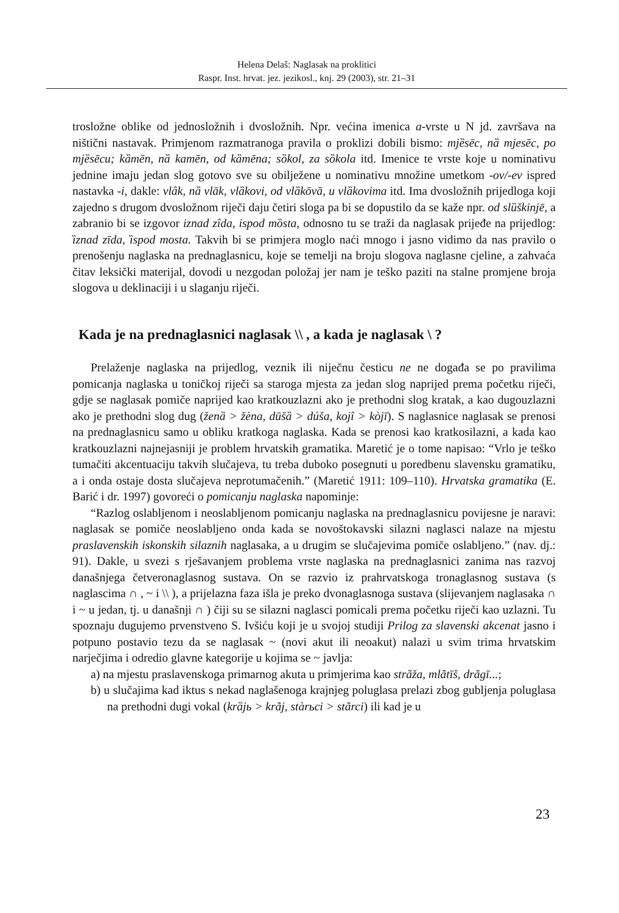Helena Delaš: Naglasak na proklitici
Raspr. Inst. hrvat. jez. jezikosl., knj. 29 (2003), str. 21–31
trosložne oblike od jednosložnih i dvosložnih. Npr. većina imenica a-vrste u N jd. završava na ništični nastavak. Primjenom razmatranoga pravila o proklizi dobili bismo: mjȅsēc, nȁ mjesēc, po mjȅsēcu; kȁmēn, nȁ kamēn, od kȁmēna; sȍkol, za sȍkola itd. Imenice te vrste koje u nominativu jednine imaju jedan slog gotovo sve su obilježene u nominativu množine umetkom -ov/-ev ispred nastavka -i, dakle: vlâk, nȁ vlāk, vlȁkovi, od vlȁkōvā, u vlȁkovima itd. Ima dvosložnih prijedloga koji zajedno s drugom dvosložnom riječi daju četiri sloga pa bi se dopustilo da se kaže npr. od slȕškinjē, a zabranio bi se izgovor iznad zîda, ispod mȍsta, odnosno tu se traži da naglasak prijeđe na prijedlog: ȉznad zīda, ȉspod mosta. Takvih bi se primjera moglo naći mnogo i jasno vidimo da nas pravilo o prenošenju naglaska na prednaglasnicu, koje se temelji na broju slogova naglasne cjeline, a zahvaća čitav leksički materijal, dovodi u nezgodan položaj jer nam je teško paziti na stalne promjene broja slogova u deklinaciji i u slaganju riječi.
Kada je na prednaglasnici naglasak \\ , a kada je naglasak \ ?
Prelaženje naglaska na prijedlog, veznik ili niječnu česticu ne ne događa se po pravilima pomicanja naglaska u toničkoj riječi sa staroga mjesta za jedan slog naprijed prema početku riječi, gdje se naglasak pomiče naprijed kao kratkouzlazni ako je prethodni slog kratak, a kao dugouzlazni ako je prethodni slog dug (ženȁ > žèna, dūšȁ > dúša, kojî > kòjī). S naglasnice naglasak se prenosi na prednaglasnicu samo u obliku kratkoga naglaska. Kada se prenosi kao kratkosilazni, a kada kao kratkouzlazni najnejasniji je problem hrvatskih gramatika. Maretić je o tome napisao: “Vrlo je teško tumačiti akcentuaciju takvih slučajeva, tu treba duboko posegnuti u poredbenu slavensku gramatiku, a i onda ostaje dosta slučajeva neprotumačenih.” (Maretić 1911: 109–110). Hrvatska gramatika (E. Barić i dr. 1997) govoreći o pomicanju naglaska napominje:
“Razlog oslabljenom i neoslabljenom pomicanju naglaska na prednaglasnicu povijesne je naravi: naglasak se pomiče neoslabljeno onda kada se novoštokavski silazni naglasci nalaze na mjestu praslavenskih iskonskih silaznih naglasaka, a u drugim se slučajevima pomiče oslabljeno.” (nav. dj.: 91). Dakle, u svezi s rješavanjem problema vrste naglaska na prednaglasnici zanima nas razvoj današnjega četveronaglasnog sustava. On se razvio iz prahrvatskoga tronaglasnog sustava (s naglascima ∩ , ~ i \\ ), a prijelazna faza išla je preko dvonaglasnoga sustava (slijevanjem naglasaka ∩ i ~ u jedan, tj. u današnji ∩ ) čiji su se silazni naglasci pomicali prema početku riječi kao uzlazni. Tu spoznaju dugujemo prvenstveno S. Ivšiću koji je u svojoj studiji Prilog za slavenski akcenat jasno i potpuno postavio tezu da se naglasak ~ (novi akut ili neoakut) nalazi u svim trima hrvatskim narječjima i odredio glavne kategorije u kojima se ~ javlja:
a) na mjestu praslavenskoga primarnog akuta u primjerima kao strãža, mlãtīš, drãgī...;
b) u slučajima kad iktus s nekad naglašenoga krajnjeg poluglasa prelazi zbog gubljenja poluglasa na prethodni dugi vokal (krȁjь > krãj, stàrьci > stãrci) ili kad je u
23